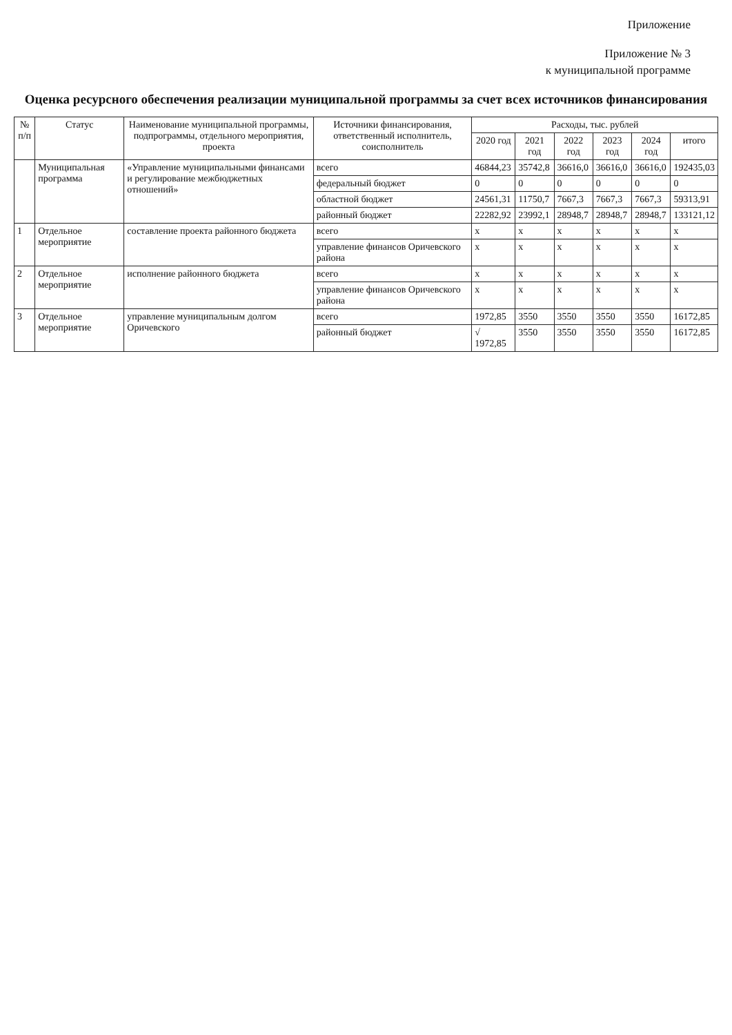Приложение
Приложение № 3
к муниципальной программе
Оценка ресурсного обеспечения реализации муниципальной программы за счет всех источников финансирования
| № п/п | Статус | Наименование муниципальной программы, подпрограммы, отдельного мероприятия, проекта | Источники финансирования, ответственный исполнитель, соисполнитель | Расходы, тыс. рублей | | | | | |
| --- | --- | --- | --- | --- | --- | --- | --- | --- | --- |
| | | | | 2020 год | 2021 год | 2022 год | 2023 год | 2024 год | итого |
| | Муниципальная программа | «Управление муниципальными финансами и регулирование межбюджетных отношений» | всего | 46844,23 | 35742,8 | 36616,0 | 36616,0 | 36616,0 | 192435,03 |
| | | | федеральный бюджет | 0 | 0 | 0 | 0 | 0 | 0 |
| | | | областной бюджет | 24561,31 | 11750,7 | 7667,3 | 7667,3 | 7667,3 | 59313,91 |
| | | | районный бюджет | 22282,92 | 23992,1 | 28948,7 | 28948,7 | 28948,7 | 133121,12 |
| 1 | Отдельное мероприятие | составление проекта районного бюджета | всего | х | х | х | х | х | х |
| | | | управление финансов Оричевского района | х | х | х | х | х | х |
| 2 | Отдельное мероприятие | исполнение районного бюджета | всего | х | х | х | х | х | х |
| | | | управление финансов Оричевского района | х | х | х | х | х | х |
| 3 | Отдельное мероприятие | управление муниципальным долгом Оричевского | всего | 1972,85 | 3550 | 3550 | 3550 | 3550 | 16172,85 |
| | | | районный бюджет | √ 1972,85 | 3550 | 3550 | 3550 | 3550 | 16172,85 |